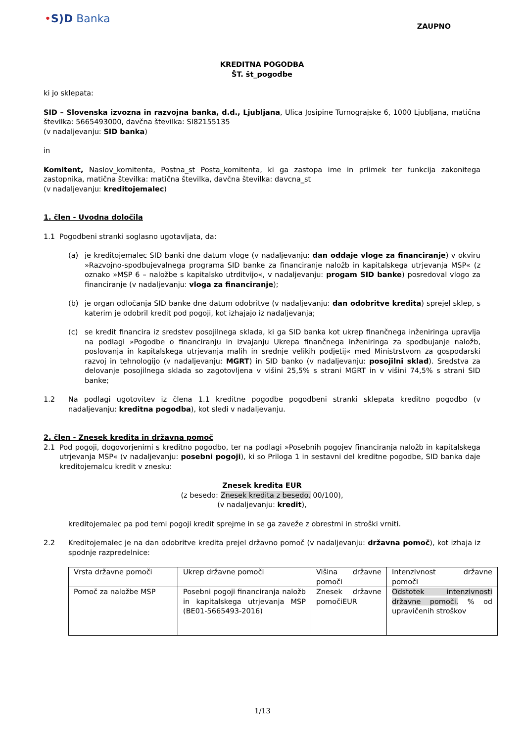•S)D Banka
ZAUPNO
KREDITNA POGODBA
ŠT. št_pogodbe
ki jo sklepata:
SID – Slovenska izvozna in razvojna banka, d.d., Ljubljana, Ulica Josipine Turnograjske 6, 1000 Ljubljana, matična številka: 5665493000, davčna številka: SI82155135
(v nadaljevanju: SID banka)
in
Komitent, Naslov_komitenta, Postna_st Posta_komitenta, ki ga zastopa ime in priimek ter funkcija zakonitega zastopnika, matična številka: matična številka, davčna številka: davcna_st
(v nadaljevanju: kreditojemalec)
1. člen - Uvodna določila
1.1 Pogodbeni stranki soglasno ugotavljata, da:
(a) je kreditojemalec SID banki dne datum vloge (v nadaljevanju: dan oddaje vloge za financiranje) v okviru »Razvojno-spodbujevalnega programa SID banke za financiranje naložb in kapitalskega utrjevanja MSP« (z oznako »MSP 6 – naložbe s kapitalsko utrditvijo«, v nadaljevanju: progam SID banke) posredoval vlogo za financiranje (v nadaljevanju: vloga za financiranje);
(b) je organ odločanja SID banke dne datum odobritve (v nadaljevanju: dan odobritve kredita) sprejel sklep, s katerim je odobril kredit pod pogoji, kot izhajajo iz nadaljevanja;
(c) se kredit financira iz sredstev posojilnega sklada, ki ga SID banka kot ukrep finančnega inženiringa upravlja na podlagi »Pogodbe o financiranju in izvajanju Ukrepa finančnega inženiringa za spodbujanje naložb, poslovanja in kapitalskega utrjevanja malih in srednje velikih podjetij« med Ministrstvom za gospodarski razvoj in tehnologijo (v nadaljevanju: MGRT) in SID banko (v nadaljevanju: posojilni sklad). Sredstva za delovanje posojilnega sklada so zagotovljena v višini 25,5% s strani MGRT in v višini 74,5% s strani SID banke;
1.2 Na podlagi ugotovitev iz člena 1.1 kreditne pogodbe pogodbeni stranki sklepata kreditno pogodbo (v nadaljevanju: kreditna pogodba), kot sledi v nadaljevanju.
2. člen - Znesek kredita in državna pomoč
2.1 Pod pogoji, dogovorjenimi s kreditno pogodbo, ter na podlagi »Posebnih pogojev financiranja naložb in kapitalskega utrjevanja MSP« (v nadaljevanju: posebni pogoji), ki so Priloga 1 in sestavni del kreditne pogodbe, SID banka daje kreditojemalcu kredit v znesku:
Znesek kredita EUR
(z besedo: Znesek kredita z besedo. 00/100),
(v nadaljevanju: kredit),
kreditojemalec pa pod temi pogoji kredit sprejme in se ga zaveže z obrestmi in stroški vrniti.
2.2 Kreditojemalec je na dan odobritve kredita prejel državno pomoč (v nadaljevanju: državna pomoč), kot izhaja iz spodnje razpredelnice:
| Vrsta državne pomoči | Ukrep državne pomoči | Višina državne pomoči | Intenzivnost državne pomoči |
| Pomoč za naložbe MSP | Posebni pogoji financiranja naložb in kapitalskega utrjevanja MSP (BE01-5665493-2016) | Znesek državne pomočiEUR | Odstotek intenzivnosti državne pomoči. % od upravičenih stroškov |
1/13